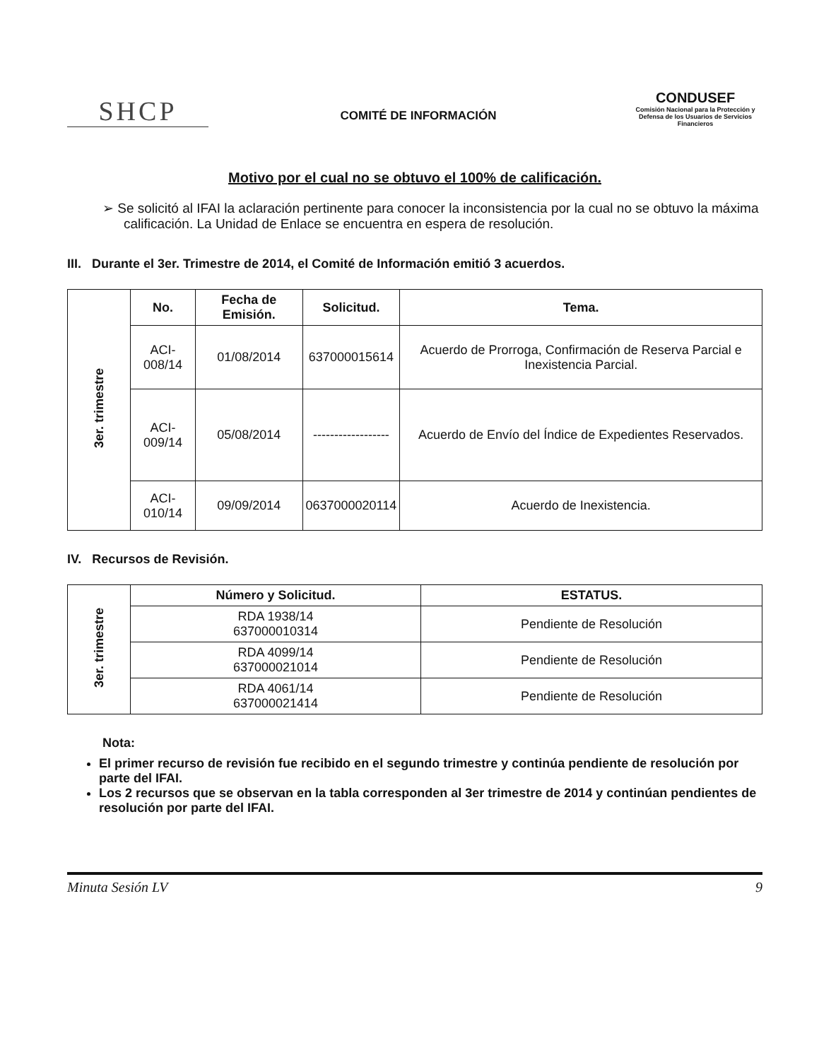SHCP
COMITÉ DE INFORMACIÓN
CONDUSEF
Comisión Nacional para la Protección y Defensa de los Usuarios de Servicios Financieros
Motivo por el cual no se obtuvo el 100% de calificación.
➢ Se solicitó al IFAI la aclaración pertinente para conocer la inconsistencia por la cual no se obtuvo la máxima calificación. La Unidad de Enlace se encuentra en espera de resolución.
III. Durante el 3er. Trimestre de 2014, el Comité de Información emitió 3 acuerdos.
| 3er. trimestre | No. | Fecha de Emisión. | Solicitud. | Tema. |
| | ACI-008/14 | 01/08/2014 | 637000015614 | Acuerdo de Prorroga, Confirmación de Reserva Parcial e Inexistencia Parcial. |
| | ACI-009/14 | 05/08/2014 | ------------------ | Acuerdo de Envío del Índice de Expedientes Reservados. |
| | ACI-010/14 | 09/09/2014 | 0637000020114 | Acuerdo de Inexistencia. |
IV. Recursos de Revisión.
| 3er. trimestre | Número y Solicitud. | ESTATUS. |
| | RDA 1938/14 637000010314 | Pendiente de Resolución |
| | RDA 4099/14 637000021014 | Pendiente de Resolución |
| | RDA 4061/14 637000021414 | Pendiente de Resolución |
Nota:
El primer recurso de revisión fue recibido en el segundo trimestre y continúa pendiente de resolución por parte del IFAI.
Los 2 recursos que se observan en la tabla corresponden al 3er trimestre de 2014 y continúan pendientes de resolución por parte del IFAI.
Minuta Sesión LV 9